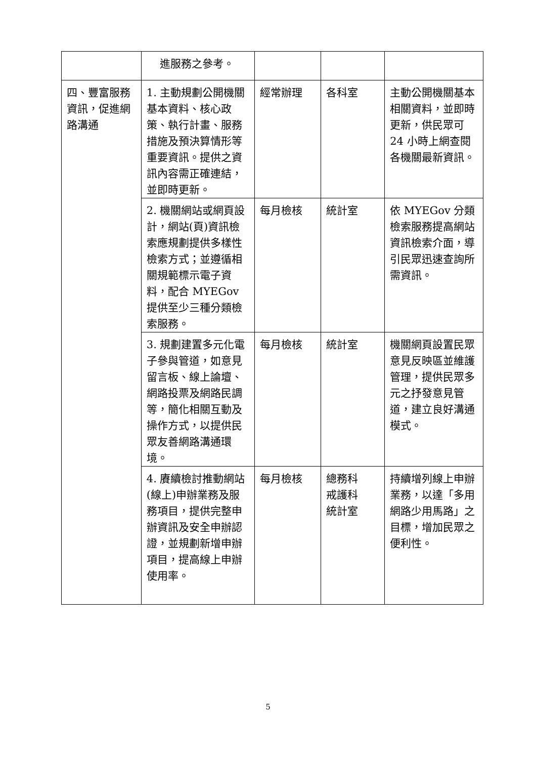| | 進服務之參考。 | | | |
| 四、豐富服務資訊，促進網路溝通 | 1. 主動規劃公開機關基本資料、核心政策、執行計畫、服務措施及預決算情形等重要資訊。提供之資訊內容需正確連結，並即時更新。 | 經常辦理 | 各科室 | 主動公開機關基本相關資料，並即時更新，供民眾可 24 小時上網查閱各機關最新資訊。 |
| | 2. 機關網站或網頁設計，網站(頁)資訊檢索應規劃提供多樣性檢索方式；並遵循相關規範標示電子資料，配合 MYEGov 提供至少三種分類檢索服務。 | 每月檢核 | 統計室 | 依 MYEGov 分類檢索服務提高網站資訊檢索介面，導引民眾迅速查詢所需資訊。 |
| | 3. 規劃建置多元化電子參與管道，如意見留言板、線上論壇、網路投票及網路民調等，簡化相關互動及操作方式，以提供民眾友善網路溝通環境。 | 每月檢核 | 統計室 | 機關網頁設置民眾意見反映區並維護管理，提供民眾多元之抒發意見管道，建立良好溝通模式。 |
| | 4. 賡續檢討推動網站(線上)申辦業務及服務項目，提供完整申辦資訊及安全申辦認證，並規劃新增申辦項目，提高線上申辦使用率。 | 每月檢核 | 總務科 戒護科 統計室 | 持續增列線上申辦業務，以達「多用網路少用馬路」之目標，增加民眾之便利性。 |
5